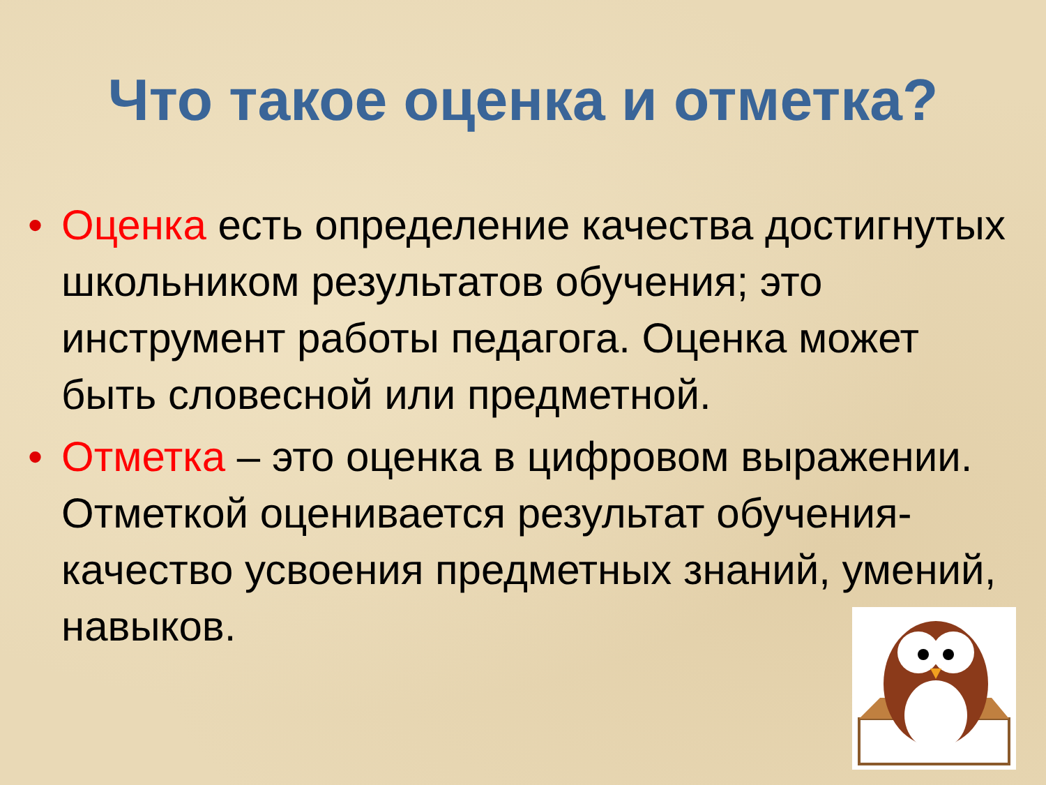Что такое оценка и отметка?
• Оценка есть определение качества достигнутых школьником результатов обучения; это инструмент работы педагога. Оценка может быть словесной или предметной.
• Отметка – это оценка в цифровом выражении. Отметкой оценивается результат обучения-качество усвоения предметных знаний, умений, навыков.